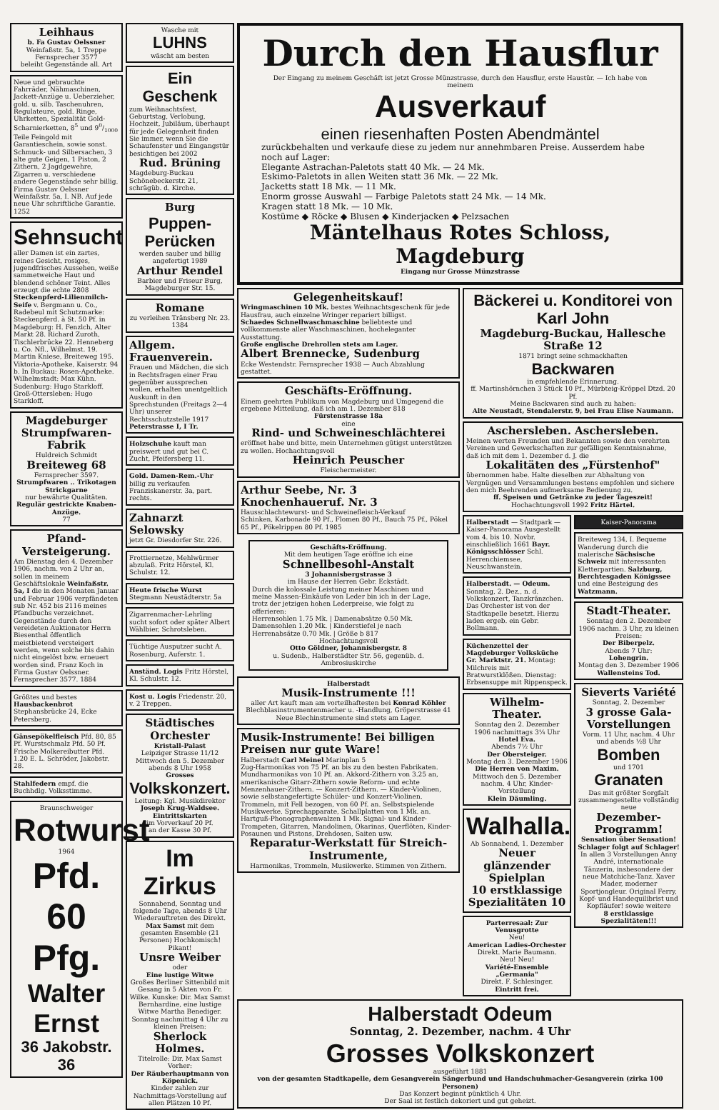Leihhaus
b. Fa Gustav Oelssner
Weinfaßstr. 5a, 1 Treppe
Fernsprecher 3577
beleiht Gegenstände all. Art
Neue und gebrauchte Fahrräder, Nähmaschinen, Jackett-Anzüge u. Ueberzieher, gold. u. silb. Taschenuhren, Regulateure, gold. Ringe, Uhrketten, Spezialität Gold-Scharnierketten, 8<sup>5</sup> und 90/1000 Teile Feingold mit Garantieschein, sowie sonst. Schmuck- und Silbersachen, 3 alte gute Geigen, 1 Piston, 2 Zithern, 2 Jagdgewehre, Zigarren u. verschiedene andere Gegenstände sehr billig. Firma Gustav Oelssner Weinfaßstr. 5a, I. NB. Auf jede neue Uhr schriftliche Garantie. 1252
Sehnsucht
aller Damen ist ein zartes, reines Gesicht, rosiges, jugendfrisches Aussehen, weiße sammetweiche Haut und blendend schöner Teint. Alles erzeugt die echte 2808
Steckenpferd-Lilienmilch-Seife v. Bergmann u. Co., Radebeul mit Schutzmarke: Steckenpferd. à St. 50 Pf. in Magdeburg: H. Fenzlch, Alter Markt 28. Richard Zuroth, Tischlerbrücke 22. Henneberg u. Co. Nfl., Wilhelmst. 19. Martin Kniese, Breiteweg 195. Viktoria-Apotheke, Kaiserstr. 94 b. In Buckau: Rosen-Apotheke. Wilhelmstadt: Max Kühn. Sudenburg: Hugo Starkloff. Groß-Ottersleben: Hugo Starkloff.
Magdeburger Strumpfwaren-Fabrik
Huldreich Schmidt
Breiteweg 68
Fernsprecher 3597.
Strumpfwaren .. Trikotagen Strickgarne
nur bewährte Qualitäten.
Regulär gestrickte Knaben-Anzüge.
77
Pfand-Versteigerung.
Am Dienstag den 4. Dezember 1906, nachm. von 2 Uhr an, sollen in meinem Geschäftslokale Weinfaßstr. 5a, I die in den Monaten Januar und Februar 1906 verpfändeten sub Nr. 452 bis 2116 meines Pfandbuchs verzeichnet. Gegenstände durch den vereideten Auktionator Herrn Biesenthal öffentlich meistbietend versteigert werden, wenn solche bis dahin nicht eingelöst bzw. erneuert worden sind. Franz Koch in Firma Gustav Oelssner. Fernsprecher 3577. 1884
Größtes und bestes Hausbackenbrot Stephansbrücke 24, Ecke Petersberg.
Gänsepökelfleisch Pfd. 80, 85 Pf. Wurstschmalz Pfd. 50 Pf. Frische Molkereibutter Pfd. 1.20 E. L. Schröder, Jakobstr. 28.
Stahlfedern empf. die Buchhdlg. Volksstimme.
Braunschweiger
Rotwurst
1964
Pfd. 60 Pfg.
Walter Ernst
36 Jakobstr. 36
Wasche mit
LUHNS
wäscht am besten
Ein Geschenk
zum Weihnachtsfest, Geburtstag, Verlobung, Hochzeit, Jubiläum, überhaupt für jede Gelegenheit finden Sie immer, wenn Sie die Schaufenster und Eingangstür besichtigen bei 2002
Rud. Brüning
Magdeburg-Buckau Schönebeckerstr. 21, schrägüb. d. Kirche.
Burg
Puppen-Perücken
werden sauber und billig angefertigt 1989
Arthur Rendel
Barbier und Friseur Burg, Magdeburger Str. 15.
Romane
zu verleihen Tränsberg Nr. 23. 1384
Allgem. Frauenverein.
Frauen und Mädchen, die sich in Rechtsfragen einer Frau gegenüber aussprechen wollen, erhalten unentgeltlich Auskunft in den Sprechstunden (Freitags 2—4 Uhr) unserer Rechtsschutzstelle 1917 Peterstrasse I, I Tr.
Holzschuhe kauft man preiswert und gut bei C. Zucht, Pfeifersberg 11.
Gold. Damen-Rem.-Uhr billig zu verkaufen Franziskanerstr. 3a, part. rechts.
Zahnarzt Selowsky
jetzt Gr. Diesdorfer Str. 226.
Frottiernetze, Mehlwürmer abzulaß. Fritz Hörstel, Kl. Schulstr. 12.
Heute frische Wurst Stegmann Neustädterstr. 5a
Zigarrenmacher-Lehrling sucht sofort oder später Albert Wählbier, Schrotsleben.
Tüchtige Ausputzer sucht A. Rosenburg, Auferstr. 1.
Anständ. Logis Fritz Hörstel, Kl. Schulstr. 12.
Kost u. Logis Friedenstr. 20, v. 2 Treppen.
Städtisches Orchester
Kristall-Palast
Leipziger Strasse 11/12
Mittwoch den 5. Dezember abends 8 Uhr 1958
Grosses
Volkskonzert.
Leitung: Kgl. Musikdirektor
Joseph Krug-Waldsee.
Eintrittskarten
im Vorverkauf 20 Pf.
an der Kasse 30 Pf.
Im Zirkus
Sonnabend, Sonntag und folgende Tage, abends 8 Uhr Wiederauftreten des Direkt. Max Samst mit dem gesamten Ensemble (21 Personen) Hochkomisch! Pikant!
Unsre Weiber
oder
Eine lustige Witwe
Großes Berliner Sittenbild mit Gesang in 5 Akten von Fr. Wilke. Kunske: Dir. Max Samst Bernhardine, eine lustige Witwe Martha Benediger. Sonntag nachmittag 4 Uhr zu kleinen Preisen:
Sherlock Holmes.
Titelrolle: Dir. Max Samst Vorher:
Der Räuberhauptmann von Köpenick.
Kinder zahlen zur Nachmittags-Vorstellung auf allen Plätzen 10 Pf.
Durch den Hausflur
Der Eingang zu meinem Geschäft ist jetzt Grosse Münzstrasse, durch den Hausflur, erste Haustür. — Ich habe von meinem
Ausverkauf
einen riesenhaften Posten Abendmäntel
zurückbehalten und verkaufe diese zu jedem nur annehmbaren Preise. Ausserdem habe noch auf Lager:
Elegante Astrachan-Paletots statt 40 Mk. — 24 Mk.
Eskimo-Paletots in allen Weiten statt 36 Mk. — 22 Mk.
Jacketts statt 18 Mk. — 11 Mk.
Enorm grosse Auswahl — Farbige Paletots statt 24 Mk. — 14 Mk.
Kragen statt 18 Mk. — 10 Mk.
Kostüme ◆ Röcke ◆ Blusen ◆ Kinderjacken ◆ Pelzsachen
Mäntelhaus Rotes Schloss, Magdeburg
Eingang nur Grosse Münzstrasse
Gelegenheitskauf!
Wringmaschinen 10 Mk. bestes Weihnachtsgeschenk für jede Hausfrau, auch einzelne Wringer repariert billigst.
Schaedes Schnellwaschmaschine beliebteste und vollkommenste aller Waschmaschinen, hocheleganter Ausstattung.
Große englische Drehrollen stets am Lager.
Albert Brennecke, Sudenburg
Ecke Westendstr. Fernsprecher 1938 — Auch Abzahlung gestattet.
Geschäfts-Eröffnung.
Einem geehrten Publikum von Magdeburg und Umgegend die ergebene Mitteilung, daß ich am 1. Dezember 818
Fürstenstrasse 18a
eine
Rind- und Schweineschlächterei
eröffnet habe und bitte, mein Unternehmen gütigst unterstützen zu wollen. Hochachtungsvoll
Heinrich Peuscher
Fleischermeister.
Arthur Seebe, Nr. 3 Knochenhaueruf. Nr. 3
Hausschlachtewurst- und Schweinefleisch-Verkauf
Schinken, Karbonade 90 Pf., Flomen 80 Pf., Bauch 75 Pf., Pökel 65 Pf., Pökelrippen 80 Pf. 1985
Geschäfts-Eröffnung.
Mit dem heutigen Tage eröffne ich eine
Schnellbesohl-Anstalt
3 Johannisbergstrasse 3
im Hause der Herren Gebr. Eckstädt.
Durch die kolossale Leistung meiner Maschinen und meine Massen-Einkäufe von Leder bin ich in der Lage, trotz der jetzigen hohen Lederpreise, wie folgt zu offerieren:
Herrensohlen 1.75 Mk. | Damenabsätze 0.50 Mk.
Damensohlen 1.20 Mk. | Kinderstiefel je nach
Herrenabsätze 0.70 Mk. | Größe b 817
Hochachtungsvoll
Otto Göldner, Johannisbergstr. 8
u. Sudenb., Halberstädter Str. 56, gegenüb. d. Ambrosiuskirche
Halberstadt
Musik-Instrumente !!!
aller Art kauft man am vorteilhaftesten bei Konrad Köhler Blechblasinstrumentenmacher u. -Handlung, Gröperstrasse 41
Neue Blechinstrumente sind stets am Lager.
Musik-Instrumente! Bei billigen Preisen nur gute Ware!
Halberstadt Carl Meinel Marinplan 5
Zug-Harmonikas von 75 Pf. an bis zu den besten Fabrikaten. Mundharmonikas von 10 Pf. an. Akkord-Zithern von 3.25 an, amerikanische Gitarr-Zithern sowie Reform- und echte Menzenhauer-Zithern. — Konzert-Zithern. — Kinder-Violinen, sowie selbstangefertigte Schüler- und Konzert-Violinen. Trommeln, mit Fell bezogen, von 60 Pf. an. Selbstspielende Musikwerke. Sprechapparate, Schallplatten von 1 Mk. an. Hartguß-Phonographenwalzen 1 Mk. Signal- und Kinder-Trompeten, Gitarren, Mandolinen, Okarinas, Querflöten, Kinder-Posaunen und Pistons, Drehdosen, Saiten usw.
Reparatur-Werkstatt für Streich-Instrumente,
Harmonikas, Trommeln, Musikwerke. Stimmen von Zithern.
Bäckerei u. Konditorei von Karl John
Magdeburg-Buckau, Hallesche Straße 12
1871 bringt seine schmackhaften
Backwaren
in empfehlende Erinnerung.
ff. Martinshörnchen 3 Stück 10 Pf., Mürbteig-Kröppel Dtzd. 20 Pf.
Meine Backwaren sind auch zu haben:
Alte Neustadt, Stendalerstr. 9, bei Frau Elise Naumann.
Aschersleben. Aschersleben.
Meinen werten Freunden und Bekannten sowie den verehrten Vereinen und Gewerkschaften zur gefälligen Kenntnisnahme, daß ich mit dem 1. Dezember d. J. die
Lokalitäten des „Fürstenhof"
übernommen habe. Halte dieselben zur Abhaltung von Vergnügen und Versammlungen bestens empfohlen und sichere den mich Beehrenden aufmerksame Bedienung zu.
ff. Speisen und Getränke zu jeder Tageszeit!
Hochachtungsvoll 1992 Fritz Härtel.
Halberstadt — Stadtpark — Kaiser-Panorama Ausgestellt vom 4. bis 10. Novbr. einschließlich 1661 Bayr. Königsschlösser Schl. Herrenchiemsee, Neuschwanstein.
Halberstadt. — Odeum. Sonntag, 2. Dez., n. d. Volkskonzert, Tanzkränzchen. Das Orchester ist von der Stadtkapelle besetzt. Hierzu laden ergeb. ein Gebr. Bollmann.
Küchenzettel der Magdeburger Volksküche Gr. Marktstr. 21. Montag: Milchreis mit Bratwurstklößen. Dienstag: Erbsensuppe mit Rippenspeck.
Wilhelm-Theater.
Sonntag den 2. Dezember 1906 nachmittags 3¼ Uhr
Hotel Eva.
Abends 7½ Uhr
Der Obersteiger.
Montag den 3. Dezember 1906
Die Herren von Maxim.
Mittwoch den 5. Dezember nachm. 4 Uhr, Kinder-Vorstellung
Klein Däumling.
Walhalla.
Ab Sonnabend, 1. Dezember
Neuer glänzender Spielplan
10 erstklassige Spezialitäten 10
Parterresaal: Zur Venusgrotte
Neu!
American Ladies-Orchester
Direkt. Marie Baumann.
Neu! Neu!
Variété-Ensemble „Germania"
Direkt. F. Schlesinger.
Eintritt frei.
Kaiser-Panorama
Breiteweg 134, I. Bequeme Wanderung durch die malerische Sächsische Schweiz mit interessanten Kletterpartien. Salzburg, Berchtesgaden Königssee und eine Besteigung des Watzmann.
Stadt-Theater.
Sonntag den 2. Dezember 1906 nachm. 3 Uhr, zu kleinen Preisen:
Der Biberpelz.
Abends 7 Uhr:
Lohengrin.
Montag den 3. Dezember 1906
Wallensteins Tod.
Sieverts Variété
Sonntag, 2. Dezember
3 grosse Gala-Vorstellungen
Vorm. 11 Uhr, nachm. 4 Uhr und abends ½8 Uhr
Bomben
und 1701
Granaten
Das mit größter Sorgfalt zusammengestellte vollständig neue
Dezember-Programm!
Sensation über Sensation! Schlager folgt auf Schlager! In allen 3 Vorstellungen Anny André, internationale Tänzerin, insbesondere der neue Matchiche-Tanz. Xaver Mader, moderner Sportjongleur. Original Ferry, Kopf- und Handequilibrist und Kopfläufer! sowie weitere
8 erstklassige Spezialitäten!!!
Halberstadt Odeum
Sonntag, 2. Dezember, nachm. 4 Uhr
Grosses Volkskonzert
ausgeführt 1881
von der gesamten Stadtkapelle, dem Gesangverein Sängerbund und Handschuhmacher-Gesangverein (zirka 100 Personen)
Das Konzert beginnt pünktlich 4 Uhr.
Der Saal ist festlich dekoriert und gut geheizt.